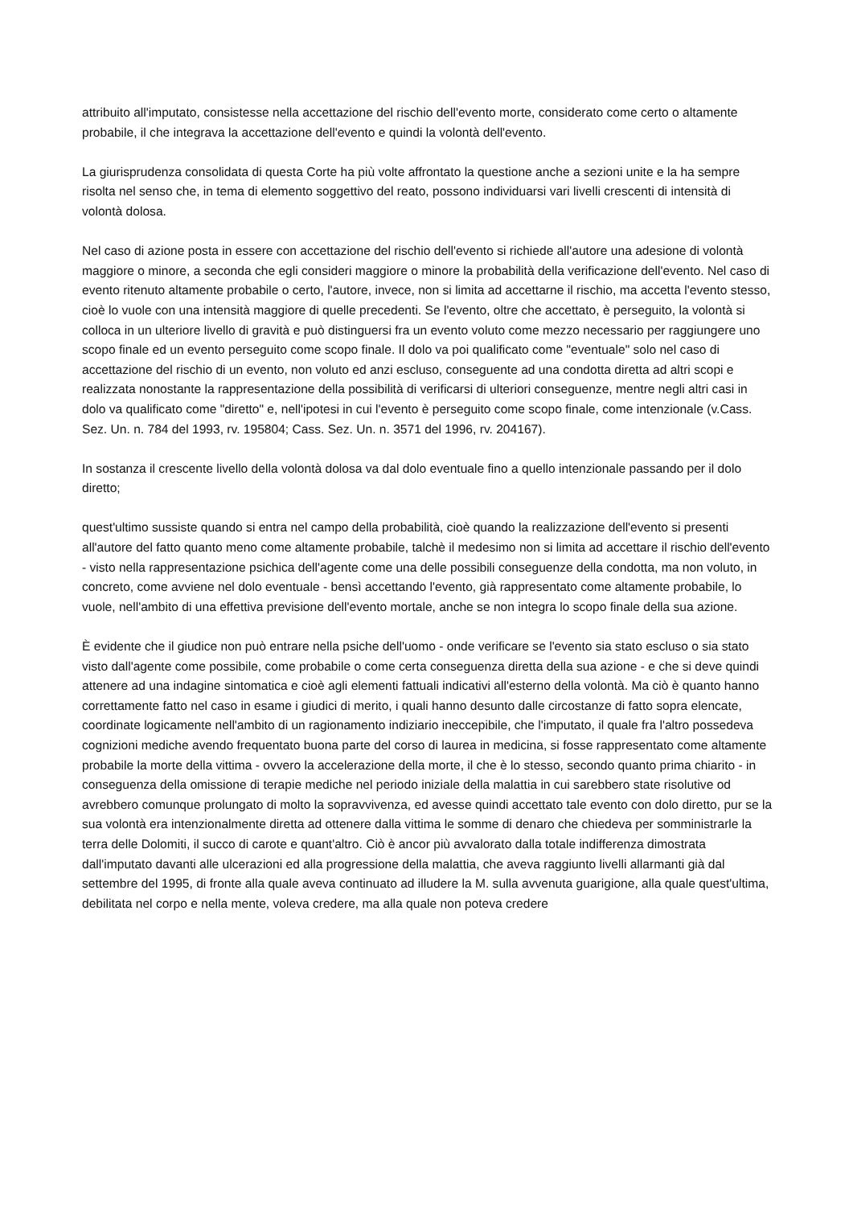attribuito all'imputato, consistesse nella accettazione del rischio dell'evento morte, considerato come certo o altamente probabile, il che integrava la accettazione dell'evento e quindi la volontà dell'evento.
La giurisprudenza consolidata di questa Corte ha più volte affrontato la questione anche a sezioni unite e la ha sempre risolta nel senso che, in tema di elemento soggettivo del reato, possono individuarsi vari livelli crescenti di intensità di volontà dolosa.
Nel caso di azione posta in essere con accettazione del rischio dell'evento si richiede all'autore una adesione di volontà maggiore o minore, a seconda che egli consideri maggiore o minore la probabilità della verificazione dell'evento. Nel caso di evento ritenuto altamente probabile o certo, l'autore, invece, non si limita ad accettarne il rischio, ma accetta l'evento stesso, cioè lo vuole con una intensità maggiore di quelle precedenti. Se l'evento, oltre che accettato, è perseguito, la volontà si colloca in un ulteriore livello di gravità e può distinguersi fra un evento voluto come mezzo necessario per raggiungere uno scopo finale ed un evento perseguito come scopo finale. Il dolo va poi qualificato come "eventuale" solo nel caso di accettazione del rischio di un evento, non voluto ed anzi escluso, conseguente ad una condotta diretta ad altri scopi e realizzata nonostante la rappresentazione della possibilità di verificarsi di ulteriori conseguenze, mentre negli altri casi in dolo va qualificato come "diretto" e, nell'ipotesi in cui l'evento è perseguito come scopo finale, come intenzionale (v.Cass. Sez. Un. n. 784 del 1993, rv. 195804; Cass. Sez. Un. n. 3571 del 1996, rv. 204167).
In sostanza il crescente livello della volontà dolosa va dal dolo eventuale fino a quello intenzionale passando per il dolo diretto;
quest'ultimo sussiste quando si entra nel campo della probabilità, cioè quando la realizzazione dell'evento si presenti all'autore del fatto quanto meno come altamente probabile, talchè il medesimo non si limita ad accettare il rischio dell'evento - visto nella rappresentazione psichica dell'agente come una delle possibili conseguenze della condotta, ma non voluto, in concreto, come avviene nel dolo eventuale - bensì accettando l'evento, già rappresentato come altamente probabile, lo vuole, nell'ambito di una effettiva previsione dell'evento mortale, anche se non integra lo scopo finale della sua azione.
È evidente che il giudice non può entrare nella psiche dell'uomo - onde verificare se l'evento sia stato escluso o sia stato visto dall'agente come possibile, come probabile o come certa conseguenza diretta della sua azione - e che si deve quindi attenere ad una indagine sintomatica e cioè agli elementi fattuali indicativi all'esterno della volontà. Ma ciò è quanto hanno correttamente fatto nel caso in esame i giudici di merito, i quali hanno desunto dalle circostanze di fatto sopra elencate, coordinate logicamente nell'ambito di un ragionamento indiziario ineccepibile, che l'imputato, il quale fra l'altro possedeva cognizioni mediche avendo frequentato buona parte del corso di laurea in medicina, si fosse rappresentato come altamente probabile la morte della vittima - ovvero la accelerazione della morte, il che è lo stesso, secondo quanto prima chiarito - in conseguenza della omissione di terapie mediche nel periodo iniziale della malattia in cui sarebbero state risolutive od avrebbero comunque prolungato di molto la sopravvivenza, ed avesse quindi accettato tale evento con dolo diretto, pur se la sua volontà era intenzionalmente diretta ad ottenere dalla vittima le somme di denaro che chiedeva per somministrarle la terra delle Dolomiti, il succo di carote e quant'altro. Ciò è ancor più avvalorato dalla totale indifferenza dimostrata dall'imputato davanti alle ulcerazioni ed alla progressione della malattia, che aveva raggiunto livelli allarmanti già dal settembre del 1995, di fronte alla quale aveva continuato ad illudere la M. sulla avvenuta guarigione, alla quale quest'ultima, debilitata nel corpo e nella mente, voleva credere, ma alla quale non poteva credere